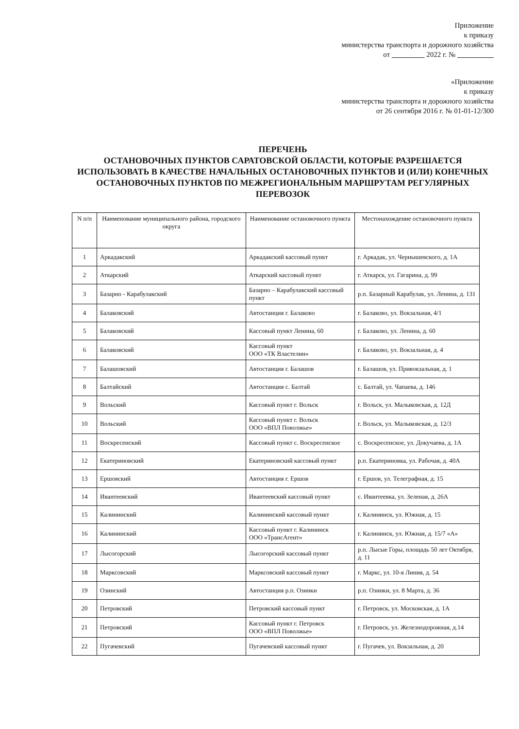Приложение
к приказу
министерства транспорта и дорожного хозяйства
от 2022 г. №
«Приложение
к приказу
министерства транспорта и дорожного хозяйства
от 26 сентября 2016 г. № 01-01-12/300
ПЕРЕЧЕНЬ
ОСТАНОВОЧНЫХ ПУНКТОВ САРАТОВСКОЙ ОБЛАСТИ, КОТОРЫЕ РАЗРЕШАЕТСЯ ИСПОЛЬЗОВАТЬ В КАЧЕСТВЕ НАЧАЛЬНЫХ ОСТАНОВОЧНЫХ ПУНКТОВ И (ИЛИ) КОНЕЧНЫХ ОСТАНОВОЧНЫХ ПУНКТОВ ПО МЕЖРЕГИОНАЛЬНЫМ МАРШРУТАМ РЕГУЛЯРНЫХ ПЕРЕВОЗОК
| N п/п | Наименование муниципального района, городского округа | Наименование остановочного пункта | Местонахождение остановочного пункта |
| --- | --- | --- | --- |
| 1 | Аркадакский | Аркадакский кассовый пункт | г. Аркадак, ул. Чернышевского, д. 1А |
| 2 | Аткарский | Аткарский кассовый пункт | г. Аткарск, ул. Гагарина, д. 99 |
| 3 | Базарно - Карабулакский | Базарно – Карабулакский кассовый пункт | р.п. Базарный Карабулак, ул. Ленина, д. 131 |
| 4 | Балаковский | Автостанция г. Балаково | г. Балаково, ул. Вокзальная, 4/1 |
| 5 | Балаковский | Кассовый пункт Ленина, 60 | г. Балаково, ул. Ленина, д. 60 |
| 6 | Балаковский | Кассовый пункт ООО «ТК Властелин» | г. Балаково, ул. Вокзальная, д. 4 |
| 7 | Балашовский | Автостанция г. Балашов | г. Балашов, ул. Привокзальная, д. 1 |
| 8 | Балтайский | Автостанция с. Балтай | с. Балтай, ул. Чапаева, д. 146 |
| 9 | Вольский | Кассовый пункт г. Вольск | г. Вольск, ул. Малыковская, д. 12Д |
| 10 | Вольский | Кассовый пункт г. Вольск ООО «ВПЛ Поволжье» | г. Вольск, ул. Малыковская, д. 12/3 |
| 11 | Воскресенский | Кассовый пункт с. Воскресенское | с. Воскресенское, ул. Докучаева, д. 1А |
| 12 | Екатериновский | Екатериновский кассовый пункт | р.п. Екатериновка, ул. Рабочая, д. 40А |
| 13 | Ершовский | Автостанция г. Ершов | г. Ершов, ул. Телеграфная, д. 15 |
| 14 | Ивантеевский | Ивантеевский кассовый пункт | с. Ивантеевка, ул. Зеленая, д. 26А |
| 15 | Калининский | Калининский кассовый пункт | г. Калининск, ул. Южная, д. 15 |
| 16 | Калининский | Кассовый пункт г. Калининск ООО «ТрансАгент» | г. Калининск, ул. Южная, д. 15/7 «А» |
| 17 | Лысогорский | Лысогорский кассовый пункт | р.п. Лысые Горы, площадь 50 лет Октября, д. 11 |
| 18 | Марксовский | Марксовский кассовый пункт | г. Маркс, ул. 10-я Линия, д. 54 |
| 19 | Озинский | Автостанция р.п. Озинки | р.п. Озинки, ул. 8 Марта, д. 36 |
| 20 | Петровский | Петровский кассовый пункт | г. Петровск, ул. Московская, д. 1А |
| 21 | Петровский | Кассовый пункт г. Петровск ООО «ВПЛ Поволжье» | г. Петровск, ул. Железнодорожная, д.14 |
| 22 | Пугачевский | Пугачевский кассовый пункт | г. Пугачев, ул. Вокзальная, д. 20 |